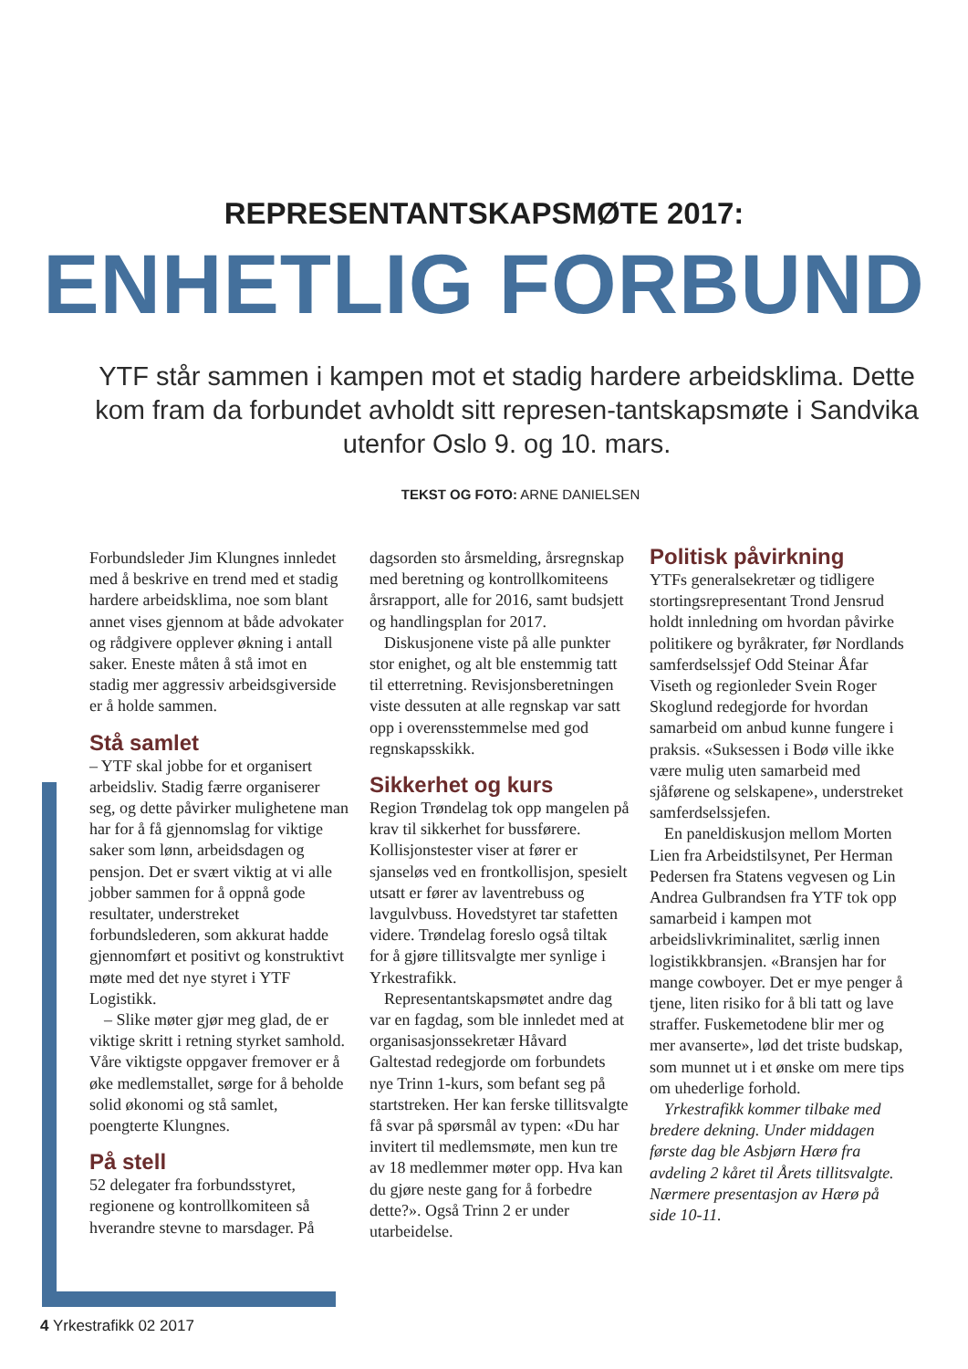REPRESENTANTSKAPSMØTE 2017:
ENHETLIG FORBUND
YTF står sammen i kampen mot et stadig hardere arbeidsklima. Dette kom fram da forbundet avholdt sitt represen-tantskapsmøte i Sandvika utenfor Oslo 9. og 10. mars.
TEKST OG FOTO: ARNE DANIELSEN
Forbundsleder Jim Klungnes innledet med å beskrive en trend med et stadig hardere arbeidsklima, noe som blant annet vises gjennom at både advokater og rådgivere opplever økning i antall saker. Eneste måten å stå imot en stadig mer aggressiv arbeidsgiverside er å holde sammen.
Stå samlet
– YTF skal jobbe for et organisert arbeidsliv. Stadig færre organiserer seg, og dette påvirker mulighetene man har for å få gjennomslag for viktige saker som lønn, arbeidsdagen og pensjon. Det er svært viktig at vi alle jobber sammen for å oppnå gode resultater, understreket forbundslederen, som akkurat hadde gjennomført et positivt og konstruktivt møte med det nye styret i YTF Logistikk.
– Slike møter gjør meg glad, de er viktige skritt i retning styrket samhold. Våre viktigste oppgaver fremover er å øke medlemstallet, sørge for å beholde solid økonomi og stå samlet, poengterte Klungnes.
På stell
52 delegater fra forbundsstyret, regionene og kontrollkomiteen så hverandre stevne to marsdager. På
dagsorden sto årsmelding, årsregnskap med beretning og kontrollkomiteens årsrapport, alle for 2016, samt budsjett og handlingsplan for 2017.
Diskusjonene viste på alle punkter stor enighet, og alt ble enstemmig tatt til etterretning. Revisjonsberetningen viste dessuten at alle regnskap var satt opp i overensstemmelse med god regnskapsskikk.
Sikkerhet og kurs
Region Trøndelag tok opp mangelen på krav til sikkerhet for bussførere. Kollisjonstester viser at fører er sjanseløs ved en frontkollisjon, spesielt utsatt er fører av laventrebuss og lavgulvbuss. Hovedstyret tar stafetten videre. Trøndelag foreslo også tiltak for å gjøre tillitsvalgte mer synlige i Yrkestrafikk.
Representantskapsmøtet andre dag var en fagdag, som ble innledet med at organisasjonssekretær Håvard Galtestad redegjorde om forbundets nye Trinn 1-kurs, som befant seg på startstreken. Her kan ferske tillitsvalgte få svar på spørsmål av typen: «Du har invitert til medlemsmøte, men kun tre av 18 medlemmer møter opp. Hva kan du gjøre neste gang for å forbedre dette?». Også Trinn 2 er under utarbeidelse.
Politisk påvirkning
YTFs generalsekretær og tidligere stortingsrepresentant Trond Jensrud holdt innledning om hvordan påvirke politikere og byråkrater, før Nordlands samferdselssjef Odd Steinar Åfar Viseth og regionleder Svein Roger Skoglund redegjorde for hvordan samarbeid om anbud kunne fungere i praksis. «Suksessen i Bodø ville ikke være mulig uten samarbeid med sjåførene og selskapene», understreket samferdselssjefen.
En paneldiskusjon mellom Morten Lien fra Arbeidstilsynet, Per Herman Pedersen fra Statens vegvesen og Lin Andrea Gulbrandsen fra YTF tok opp samarbeid i kampen mot arbeidslivkriminalitet, særlig innen logistikkbransjen. «Bransjen har for mange cowboyer. Det er mye penger å tjene, liten risiko for å bli tatt og lave straffer. Fuskemetodene blir mer og mer avanserte», lød det triste budskap, som munnet ut i et ønske om mere tips om uhederlige forhold.
Yrkestrafikk kommer tilbake med bredere dekning. Under middagen første dag ble Asbjørn Hærø fra avdeling 2 kåret til Årets tillitsvalgte. Nærmere presentasjon av Hærø på side 10-11.
4 Yrkestrafikk 02 2017